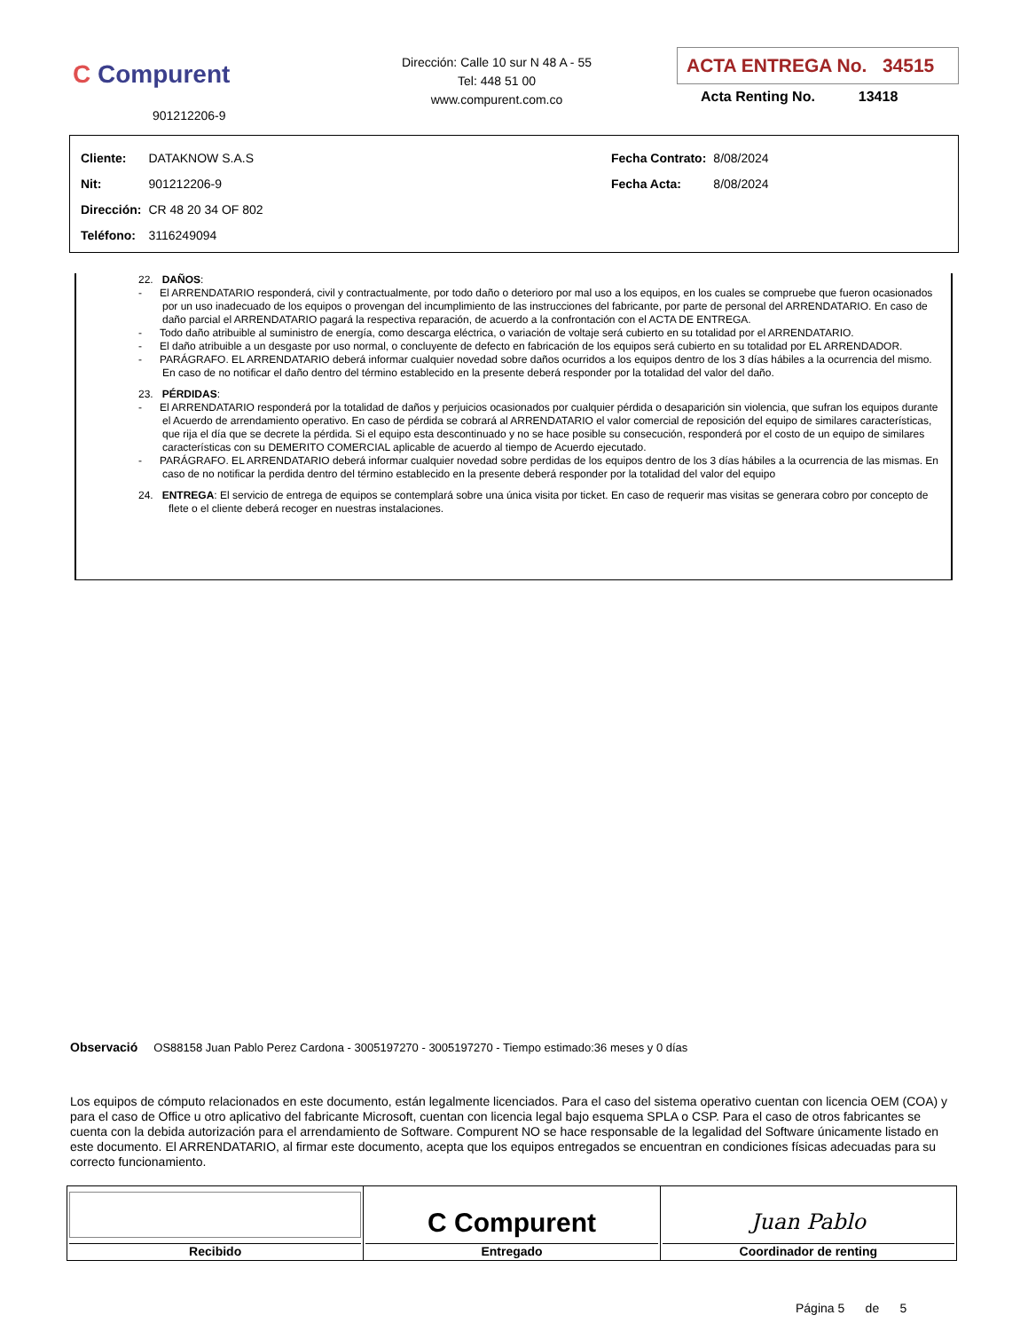C Compurent
901212206-9
Dirección: Calle 10 sur N 48 A - 55
Tel: 448 51 00
www.compurent.com.co
ACTA ENTREGA No. 34515
Acta Renting No. 13418
| Cliente: | DATAKNOW S.A.S |
| Nit: | 901212206-9 |
| Dirección: | CR 48 20 34 OF 802 |
| Teléfono: | 3116249094 |
| Fecha Contrato: | 8/08/2024 |
| Fecha Acta: | 8/08/2024 |
22. DAÑOS:
- El ARRENDATARIO responderá, civil y contractualmente, por todo daño o deterioro por mal uso a los equipos, en los cuales se compruebe que fueron ocasionados por un uso inadecuado de los equipos o provengan del incumplimiento de las instrucciones del fabricante, por parte de personal del ARRENDATARIO. En caso de daño parcial el ARRENDATARIO pagará la respectiva reparación, de acuerdo a la confrontación con el ACTA DE ENTREGA.
- Todo daño atribuible al suministro de energía, como descarga eléctrica, o variación de voltaje será cubierto en su totalidad por el ARRENDATARIO.
- El daño atribuible a un desgaste por uso normal, o concluyente de defecto en fabricación de los equipos será cubierto en su totalidad por EL ARRENDADOR.
- PARÁGRAFO. EL ARRENDATARIO deberá informar cualquier novedad sobre daños ocurridos a los equipos dentro de los 3 días hábiles a la ocurrencia del mismo. En caso de no notificar el daño dentro del término establecido en la presente deberá responder por la totalidad del valor del daño.
23. PÉRDIDAS:
- El ARRENDATARIO responderá por la totalidad de daños y perjuicios ocasionados por cualquier pérdida o desaparición sin violencia, que sufran los equipos durante el Acuerdo de arrendamiento operativo. En caso de pérdida se cobrará al ARRENDATARIO el valor comercial de reposición del equipo de similares características, que rija el día que se decrete la pérdida. Si el equipo esta descontinuado y no se hace posible su consecución, responderá por el costo de un equipo de similares características con su DEMERITO COMERCIAL aplicable de acuerdo al tiempo de Acuerdo ejecutado.
- PARÁGRAFO. EL ARRENDATARIO deberá informar cualquier novedad sobre perdidas de los equipos dentro de los 3 días hábiles a la ocurrencia de las mismas. En caso de no notificar la perdida dentro del término establecido en la presente deberá responder por la totalidad del valor del equipo
24. ENTREGA: El servicio de entrega de equipos se contemplará sobre una única visita por ticket. En caso de requerir mas visitas se generara cobro por concepto de flete o el cliente deberá recoger en nuestras instalaciones.
Observació OS88158 Juan Pablo Perez Cardona - 3005197270 - 3005197270 - Tiempo estimado:36 meses y 0 días
Los equipos de cómputo relacionados en este documento, están legalmente licenciados. Para el caso del sistema operativo cuentan con licencia OEM (COA) y para el caso de Office u otro aplicativo del fabricante Microsoft, cuentan con licencia legal bajo esquema SPLA o CSP. Para el caso de otros fabricantes se cuenta con la debida autorización para el arrendamiento de Software. Compurent NO se hace responsable de la legalidad del Software únicamente listado en este documento. El ARRENDATARIO, al firmar este documento, acepta que los equipos entregados se encuentran en condiciones físicas adecuadas para su correcto funcionamiento.
| Recibido | C Compurent Entregado | Juan Pablo Coordinador de renting |
Página 5 de 5